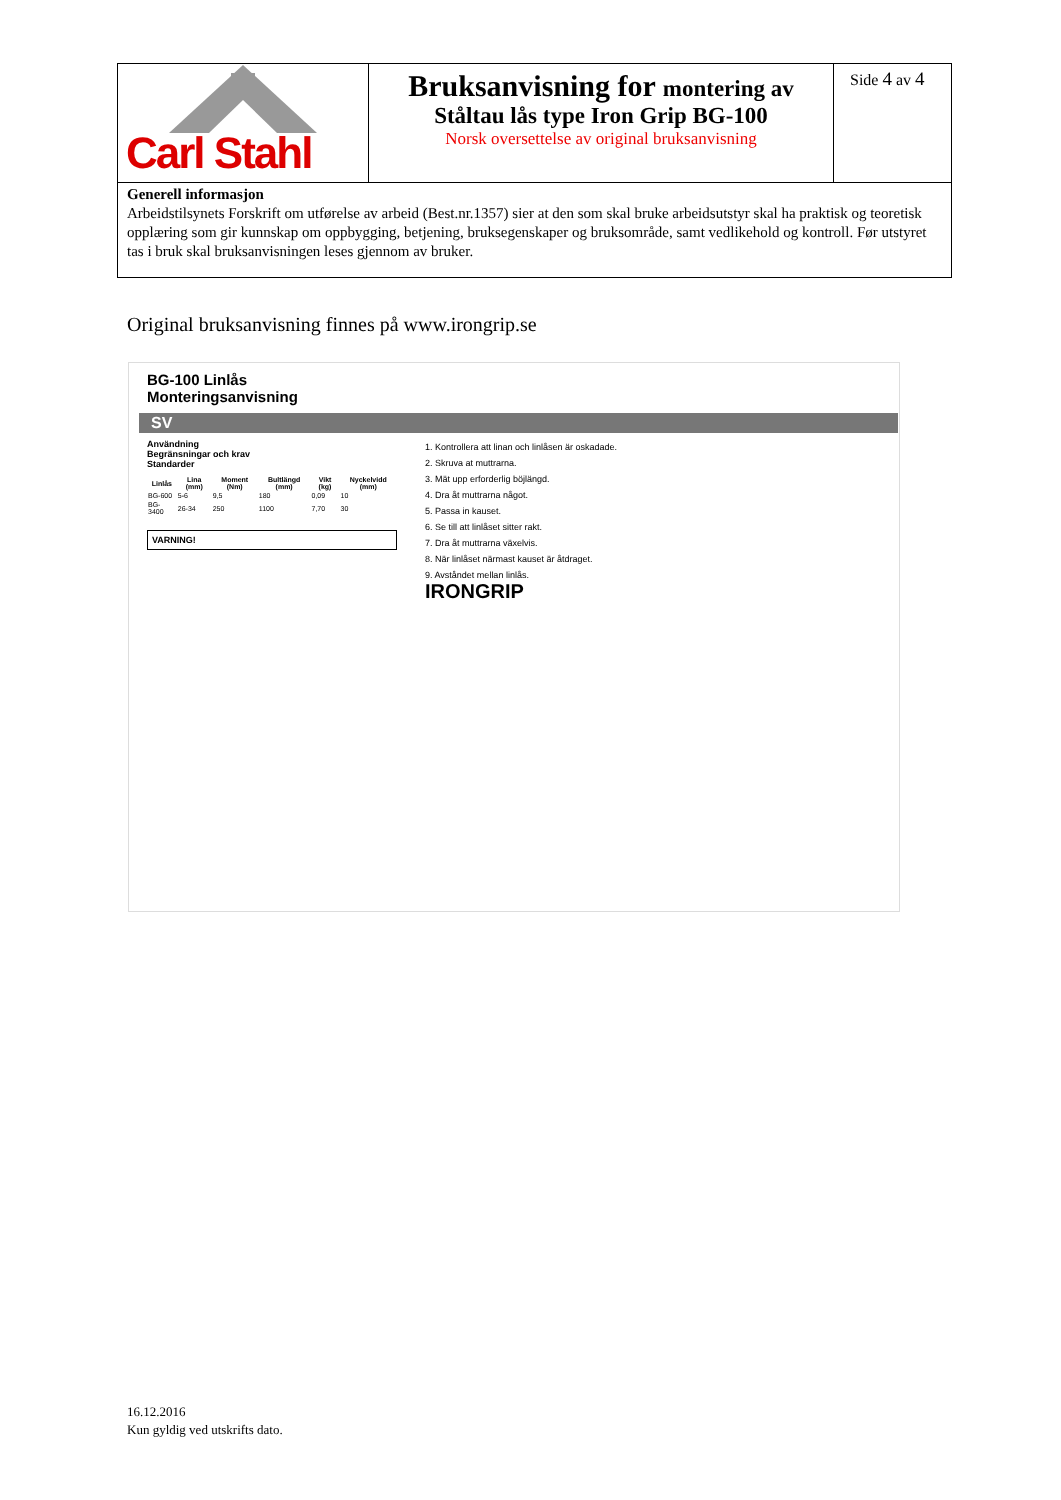| Carl Stahl | Bruksanvisning for montering av Ståltau lås type Iron Grip BG-100 Norsk oversettelse av original bruksanvisning | Side 4 av 4 |
Generell informasjon
Arbeidstilsynets Forskrift om utførelse av arbeid (Best.nr.1357) sier at den som skal bruke arbeidsutstyr skal ha praktisk og teoretisk opplæring som gir kunnskap om oppbygging, betjening, bruksegenskaper og bruksområde, samt vedlikehold og kontroll. Før utstyret tas i bruk skal bruksanvisningen leses gjennom av bruker.
Original bruksanvisning finnes på www.irongrip.se
BG-100 Linlås
Monteringsanvisning
SV
Användning
Begränsningar och krav
Standarder
| Linlås | Lina (mm) | Moment (Nm) | Bultlängd (mm) | Vikt (kg) | Nyckelvidd (mm) |
| --- | --- | --- | --- | --- | --- |
| BG-600 | 5-6 | 9,5 | 180 | 0,09 | 10 |
| BG-3400 | 26-34 | 250 | 1100 | 7,70 | 30 |
VARNING!
1. Kontrollera att linan och linlåsen är oskadade.
2. Skruva at muttrarna.
3. Mät upp erforderlig böjlängd.
4. Dra åt muttrarna något.
5. Passa in kauset.
6. Se till att linlåset sitter rakt.
7. Dra åt muttrarna växelvis.
8. När linlåset närmast kauset är åtdraget.
9. Avståndet mellan linlås.
IRONGRIP
16.12.2016
Kun gyldig ved utskrifts dato.